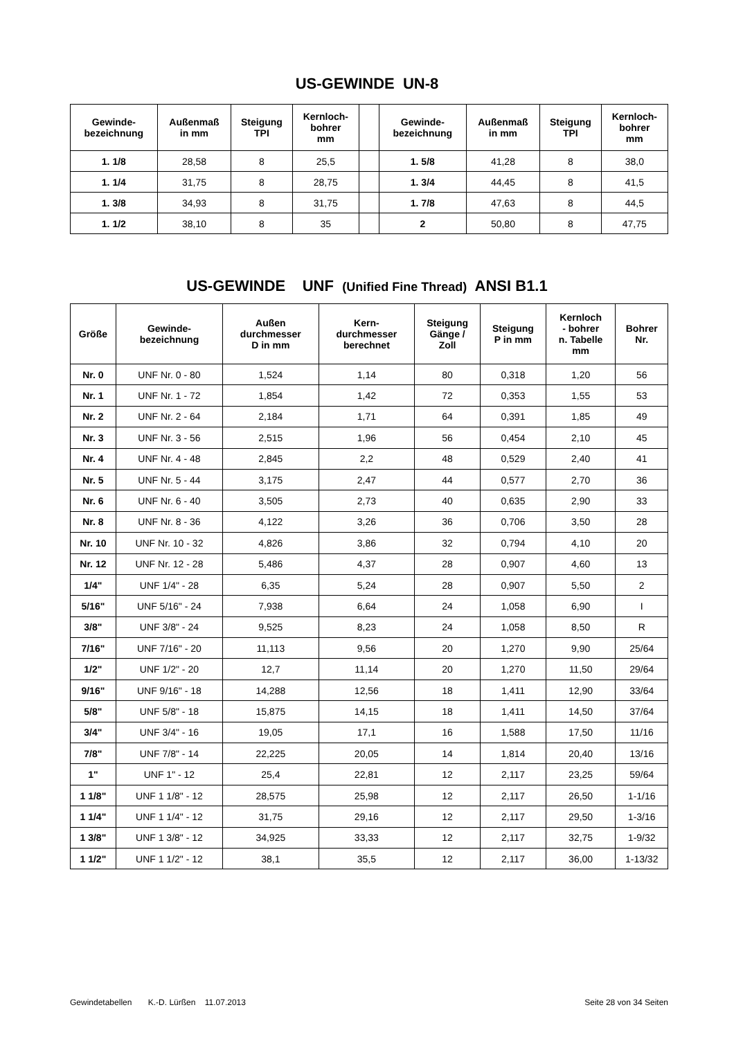US-GEWINDE UN-8
| Gewinde- bezeichnung | Außenmaß in mm | Steigung TPI | Kernloch- bohrer mm | | Gewinde- bezeichnung | Außenmaß in mm | Steigung TPI | Kernloch- bohrer mm |
| --- | --- | --- | --- | --- | --- | --- | --- | --- |
| 1. 1/8 | 28,58 | 8 | 25,5 | | 1. 5/8 | 41,28 | 8 | 38,0 |
| 1. 1/4 | 31,75 | 8 | 28,75 | | 1. 3/4 | 44,45 | 8 | 41,5 |
| 1. 3/8 | 34,93 | 8 | 31,75 | | 1. 7/8 | 47,63 | 8 | 44,5 |
| 1. 1/2 | 38,10 | 8 | 35 | | 2 | 50,80 | 8 | 47,75 |
US-GEWINDE UNF (Unified Fine Thread) ANSI B1.1
| Größe | Gewinde- bezeichnung | Außen durchmesser D in mm | Kern- durchmesser berechnet | Steigung Gänge / Zoll | Steigung P in mm | Kernloch - bohrer n. Tabelle mm | Bohrer Nr. |
| --- | --- | --- | --- | --- | --- | --- | --- |
| Nr. 0 | UNF Nr. 0 - 80 | 1,524 | 1,14 | 80 | 0,318 | 1,20 | 56 |
| Nr. 1 | UNF Nr. 1 - 72 | 1,854 | 1,42 | 72 | 0,353 | 1,55 | 53 |
| Nr. 2 | UNF Nr. 2 - 64 | 2,184 | 1,71 | 64 | 0,391 | 1,85 | 49 |
| Nr. 3 | UNF Nr. 3 - 56 | 2,515 | 1,96 | 56 | 0,454 | 2,10 | 45 |
| Nr. 4 | UNF Nr. 4 - 48 | 2,845 | 2,2 | 48 | 0,529 | 2,40 | 41 |
| Nr. 5 | UNF Nr. 5 - 44 | 3,175 | 2,47 | 44 | 0,577 | 2,70 | 36 |
| Nr. 6 | UNF Nr. 6 - 40 | 3,505 | 2,73 | 40 | 0,635 | 2,90 | 33 |
| Nr. 8 | UNF Nr. 8 - 36 | 4,122 | 3,26 | 36 | 0,706 | 3,50 | 28 |
| Nr. 10 | UNF Nr. 10 - 32 | 4,826 | 3,86 | 32 | 0,794 | 4,10 | 20 |
| Nr. 12 | UNF Nr. 12 - 28 | 5,486 | 4,37 | 28 | 0,907 | 4,60 | 13 |
| 1/4" | UNF 1/4" - 28 | 6,35 | 5,24 | 28 | 0,907 | 5,50 | 2 |
| 5/16" | UNF 5/16" - 24 | 7,938 | 6,64 | 24 | 1,058 | 6,90 | I |
| 3/8" | UNF 3/8" - 24 | 9,525 | 8,23 | 24 | 1,058 | 8,50 | R |
| 7/16" | UNF 7/16" - 20 | 11,113 | 9,56 | 20 | 1,270 | 9,90 | 25/64 |
| 1/2" | UNF 1/2" - 20 | 12,7 | 11,14 | 20 | 1,270 | 11,50 | 29/64 |
| 9/16" | UNF 9/16" - 18 | 14,288 | 12,56 | 18 | 1,411 | 12,90 | 33/64 |
| 5/8" | UNF 5/8" - 18 | 15,875 | 14,15 | 18 | 1,411 | 14,50 | 37/64 |
| 3/4" | UNF 3/4" - 16 | 19,05 | 17,1 | 16 | 1,588 | 17,50 | 11/16 |
| 7/8" | UNF 7/8" - 14 | 22,225 | 20,05 | 14 | 1,814 | 20,40 | 13/16 |
| 1" | UNF 1" - 12 | 25,4 | 22,81 | 12 | 2,117 | 23,25 | 59/64 |
| 1 1/8" | UNF 1 1/8" - 12 | 28,575 | 25,98 | 12 | 2,117 | 26,50 | 1-1/16 |
| 1 1/4" | UNF 1 1/4" - 12 | 31,75 | 29,16 | 12 | 2,117 | 29,50 | 1-3/16 |
| 1 3/8" | UNF 1 3/8" - 12 | 34,925 | 33,33 | 12 | 2,117 | 32,75 | 1-9/32 |
| 1 1/2" | UNF 1 1/2" - 12 | 38,1 | 35,5 | 12 | 2,117 | 36,00 | 1-13/32 |
Gewindetabellen K.-D. Lürßen 11.07.2013 Seite 28 von 34 Seiten